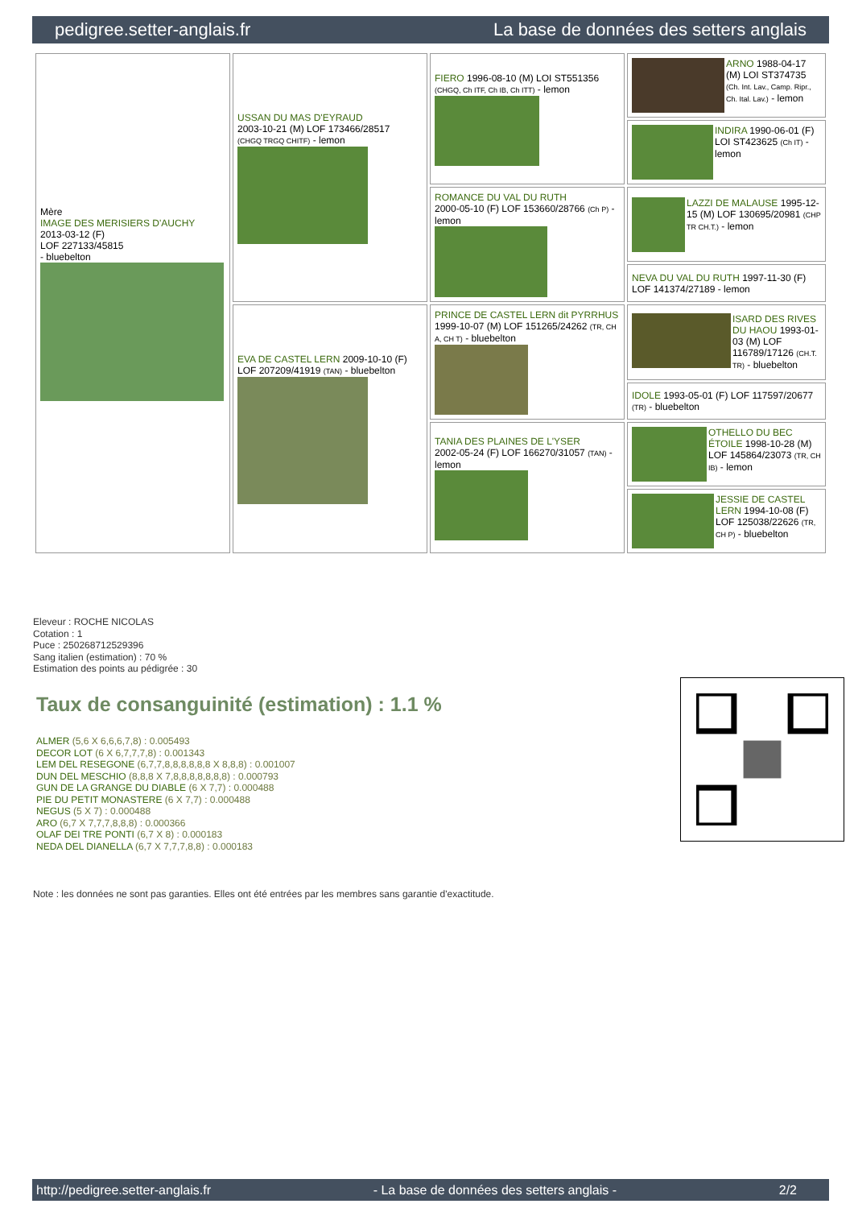pedigree.setter-anglais.fr La base de données des setters anglais
| Mère IMAGE DES MERISIERS D'AUCHY 2013-03-12 (F) LOF 227133/45815 - bluebelton | USSAN DU MAS D'EYRAUD 2003-10-21 (M) LOF 173466/28517 (CHGQ TRGQ CHITF) - lemon | FIERO 1996-08-10 (M) LOI ST551356 (CHGQ, Ch ITF, Ch IB, Ch ITT) - lemon | ARNO 1988-04-17 (M) LOI ST374735 (Ch. Int. Lav., Camp. Ripr., Ch. Ital. Lav.) - lemon |
| | | | INDIRA 1990-06-01 (F) LOI ST423625 (Ch IT) - lemon |
| | | ROMANCE DU VAL DU RUTH 2000-05-10 (F) LOF 153660/28766 (Ch P) - lemon | LAZZI DE MALAUSE 1995-12-15 (M) LOF 130695/20981 (CHP TR CH.T.) - lemon |
| | | | NEVA DU VAL DU RUTH 1997-11-30 (F) LOF 141374/27189 - lemon |
| | EVA DE CASTEL LERN 2009-10-10 (F) LOF 207209/41919 (TAN) - bluebelton | PRINCE DE CASTEL LERN dit PYRRHUS 1999-10-07 (M) LOF 151265/24262 (TR, CH A, CH T) - bluebelton | ISARD DES RIVES DU HAOU 1993-01-03 (M) LOF 116789/17126 (CH.T. TR) - bluebelton |
| | | | IDOLE 1993-05-01 (F) LOF 117597/20677 (TR) - bluebelton |
| | | TANIA DES PLAINES DE L'YSER 2002-05-24 (F) LOF 166270/31057 (TAN) - lemon | OTHELLO DU BEC ÉTOILE 1998-10-28 (M) LOF 145864/23073 (TR, CH IB) - lemon |
| | | | JESSIE DE CASTEL LERN 1994-10-08 (F) LOF 125038/22626 (TR, CH P) - bluebelton |
Eleveur : ROCHE NICOLAS
Cotation : 1
Puce : 250268712529396
Sang italien (estimation) : 70 %
Estimation des points au pédigrée : 30
Taux de consanguinité (estimation) : 1.1 %
ALMER (5,6 X 6,6,6,7,8) : 0.005493
DECOR LOT (6 X 6,7,7,7,8) : 0.001343
LEM DEL RESEGONE (6,7,7,8,8,8,8,8,8 X 8,8,8) : 0.001007
DUN DEL MESCHIO (8,8,8 X 7,8,8,8,8,8,8,8) : 0.000793
GUN DE LA GRANGE DU DIABLE (6 X 7,7) : 0.000488
PIE DU PETIT MONASTERE (6 X 7,7) : 0.000488
NEGUS (5 X 7) : 0.000488
ARO (6,7 X 7,7,7,8,8,8) : 0.000366
OLAF DEI TRE PONTI (6,7 X 8) : 0.000183
NEDA DEL DIANELLA (6,7 X 7,7,7,8,8) : 0.000183
Note : les données ne sont pas garanties. Elles ont été entrées par les membres sans garantie d'exactitude.
http://pedigree.setter-anglais.fr - La base de données des setters anglais - 2/2